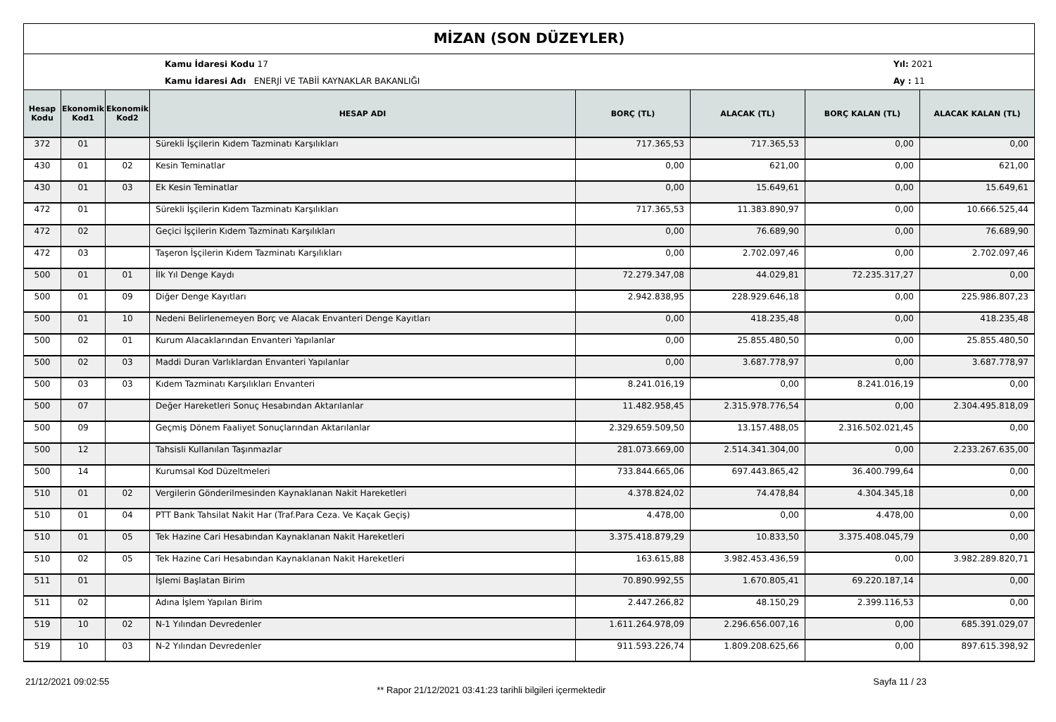MİZAN (SON DÜZEYLER)
Kamu İdaresi Kodu 17
Kamu İdaresi Adı ENERJİ VE TABİİ KAYNAKLAR BAKANLIĞI
Yıl: 2021
Ay : 11
| Hesap Kodu | Ekonomik Kod1 | Ekonomik Kod2 | HESAP ADI | BORÇ (TL) | ALACAK (TL) | BORÇ KALAN (TL) | ALACAK KALAN (TL) |
| --- | --- | --- | --- | --- | --- | --- | --- |
| 372 | 01 | | Sürekli İşçilerin Kıdem Tazminatı Karşılıkları | 717.365,53 | 717.365,53 | 0,00 | 0,00 |
| 430 | 01 | 02 | Kesin Teminatlar | 0,00 | 621,00 | 0,00 | 621,00 |
| 430 | 01 | 03 | Ek Kesin Teminatlar | 0,00 | 15.649,61 | 0,00 | 15.649,61 |
| 472 | 01 | | Sürekli İşçilerin Kıdem Tazminatı Karşılıkları | 717.365,53 | 11.383.890,97 | 0,00 | 10.666.525,44 |
| 472 | 02 | | Geçici İşçilerin Kıdem Tazminatı Karşılıkları | 0,00 | 76.689,90 | 0,00 | 76.689,90 |
| 472 | 03 | | Taşeron İşçilerin Kıdem Tazminatı Karşılıkları | 0,00 | 2.702.097,46 | 0,00 | 2.702.097,46 |
| 500 | 01 | 01 | İlk Yıl Denge Kaydı | 72.279.347,08 | 44.029,81 | 72.235.317,27 | 0,00 |
| 500 | 01 | 09 | Diğer Denge Kayıtları | 2.942.838,95 | 228.929.646,18 | 0,00 | 225.986.807,23 |
| 500 | 01 | 10 | Nedeni Belirlenemeyen Borç ve Alacak Envanteri Denge Kayıtları | 0,00 | 418.235,48 | 0,00 | 418.235,48 |
| 500 | 02 | 01 | Kurum Alacaklarından Envanteri Yapılanlar | 0,00 | 25.855.480,50 | 0,00 | 25.855.480,50 |
| 500 | 02 | 03 | Maddi Duran Varlıklardan Envanteri Yapılanlar | 0,00 | 3.687.778,97 | 0,00 | 3.687.778,97 |
| 500 | 03 | 03 | Kıdem Tazminatı Karşılıkları Envanteri | 8.241.016,19 | 0,00 | 8.241.016,19 | 0,00 |
| 500 | 07 | | Değer Hareketleri Sonuç Hesabından Aktarılanlar | 11.482.958,45 | 2.315.978.776,54 | 0,00 | 2.304.495.818,09 |
| 500 | 09 | | Geçmiş Dönem Faaliyet Sonuçlarından Aktarılanlar | 2.329.659.509,50 | 13.157.488,05 | 2.316.502.021,45 | 0,00 |
| 500 | 12 | | Tahsisli Kullanılan Taşınmazlar | 281.073.669,00 | 2.514.341.304,00 | 0,00 | 2.233.267.635,00 |
| 500 | 14 | | Kurumsal Kod Düzeltmeleri | 733.844.665,06 | 697.443.865,42 | 36.400.799,64 | 0,00 |
| 510 | 01 | 02 | Vergilerin Gönderilmesinden Kaynaklanan Nakit Hareketleri | 4.378.824,02 | 74.478,84 | 4.304.345,18 | 0,00 |
| 510 | 01 | 04 | PTT Bank Tahsilat Nakit Har (Traf.Para Ceza. Ve Kaçak Geçiş) | 4.478,00 | 0,00 | 4.478,00 | 0,00 |
| 510 | 01 | 05 | Tek Hazine Cari Hesabından Kaynaklanan Nakit Hareketleri | 3.375.418.879,29 | 10.833,50 | 3.375.408.045,79 | 0,00 |
| 510 | 02 | 05 | Tek Hazine Cari Hesabından Kaynaklanan Nakit Hareketleri | 163.615,88 | 3.982.453.436,59 | 0,00 | 3.982.289.820,71 |
| 511 | 01 | | İşlemi Başlatan Birim | 70.890.992,55 | 1.670.805,41 | 69.220.187,14 | 0,00 |
| 511 | 02 | | Adına İşlem Yapılan Birim | 2.447.266,82 | 48.150,29 | 2.399.116,53 | 0,00 |
| 519 | 10 | 02 | N-1 Yılından Devredenler | 1.611.264.978,09 | 2.296.656.007,16 | 0,00 | 685.391.029,07 |
| 519 | 10 | 03 | N-2 Yılından Devredenler | 911.593.226,74 | 1.809.208.625,66 | 0,00 | 897.615.398,92 |
21/12/2021 09:02:55
** Rapor 21/12/2021 03:41:23 tarihli bilgileri içermektedir
Sayfa 11 / 23